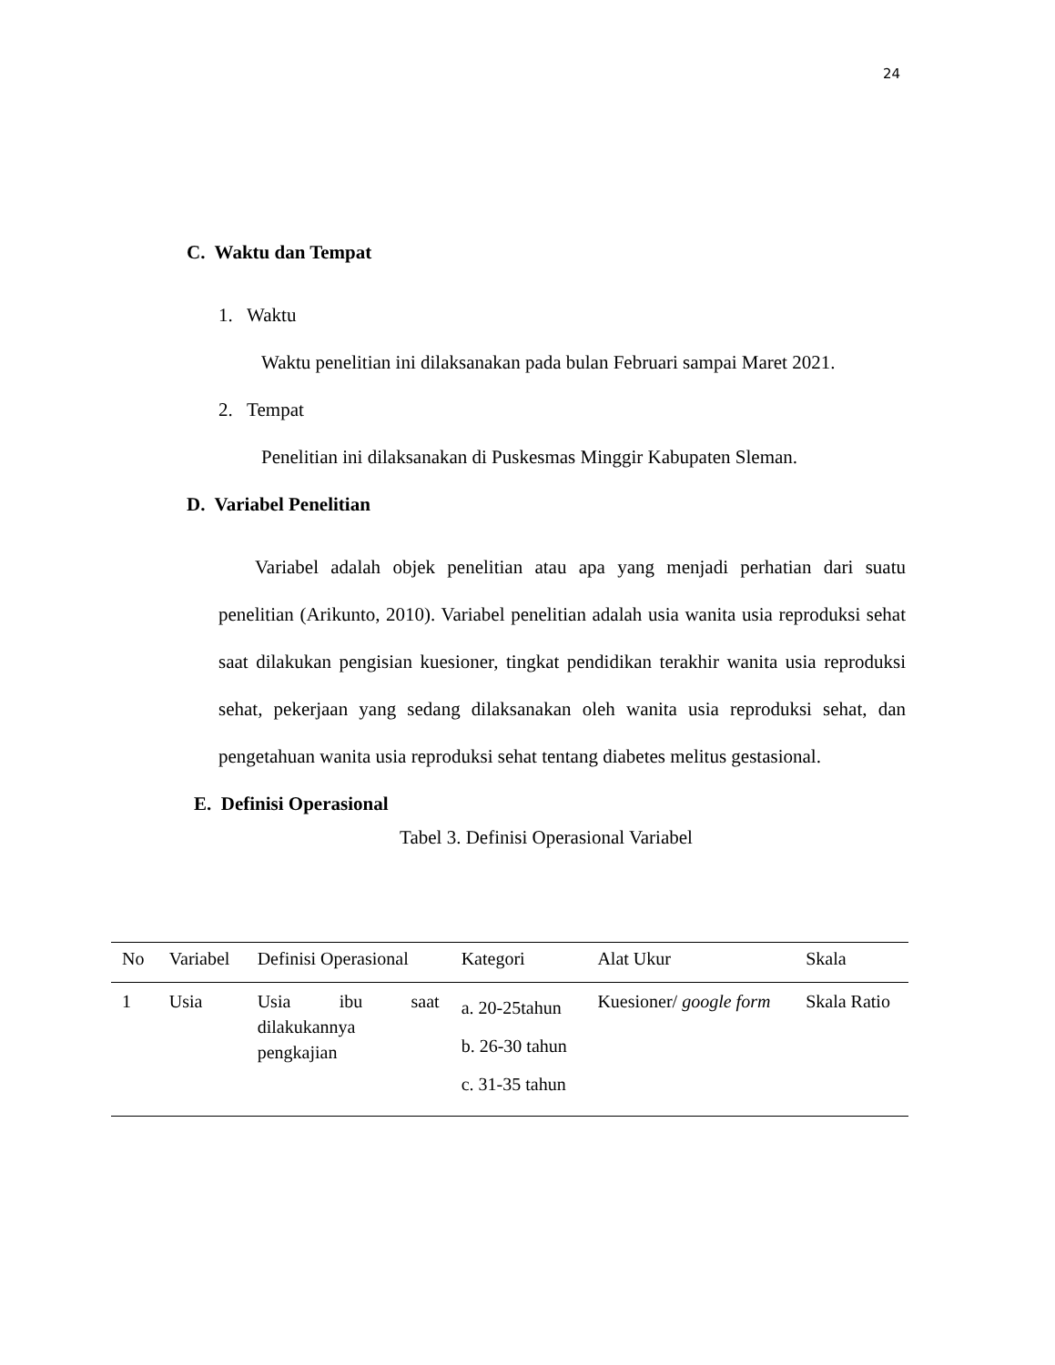24
C. Waktu dan Tempat
1. Waktu
Waktu penelitian ini dilaksanakan pada bulan Februari sampai Maret 2021.
2. Tempat
Penelitian ini dilaksanakan di Puskesmas Minggir Kabupaten Sleman.
D. Variabel Penelitian
Variabel adalah objek penelitian atau apa yang menjadi perhatian dari suatu penelitian (Arikunto, 2010). Variabel penelitian adalah usia wanita usia reproduksi sehat saat dilakukan pengisian kuesioner, tingkat pendidikan terakhir wanita usia reproduksi sehat, pekerjaan yang sedang dilaksanakan oleh wanita usia reproduksi sehat, dan pengetahuan wanita usia reproduksi sehat tentang diabetes melitus gestasional.
E. Definisi Operasional
Tabel 3. Definisi Operasional Variabel
| No | Variabel | Definisi Operasional | Kategori | Alat Ukur | Skala |
| --- | --- | --- | --- | --- | --- |
| 1 | Usia | Usia ibu saat dilakukannya pengkajian | a. 20-25tahun b. 26-30 tahun c. 31-35 tahun | Kuesioner/ google form | Skala Ratio |